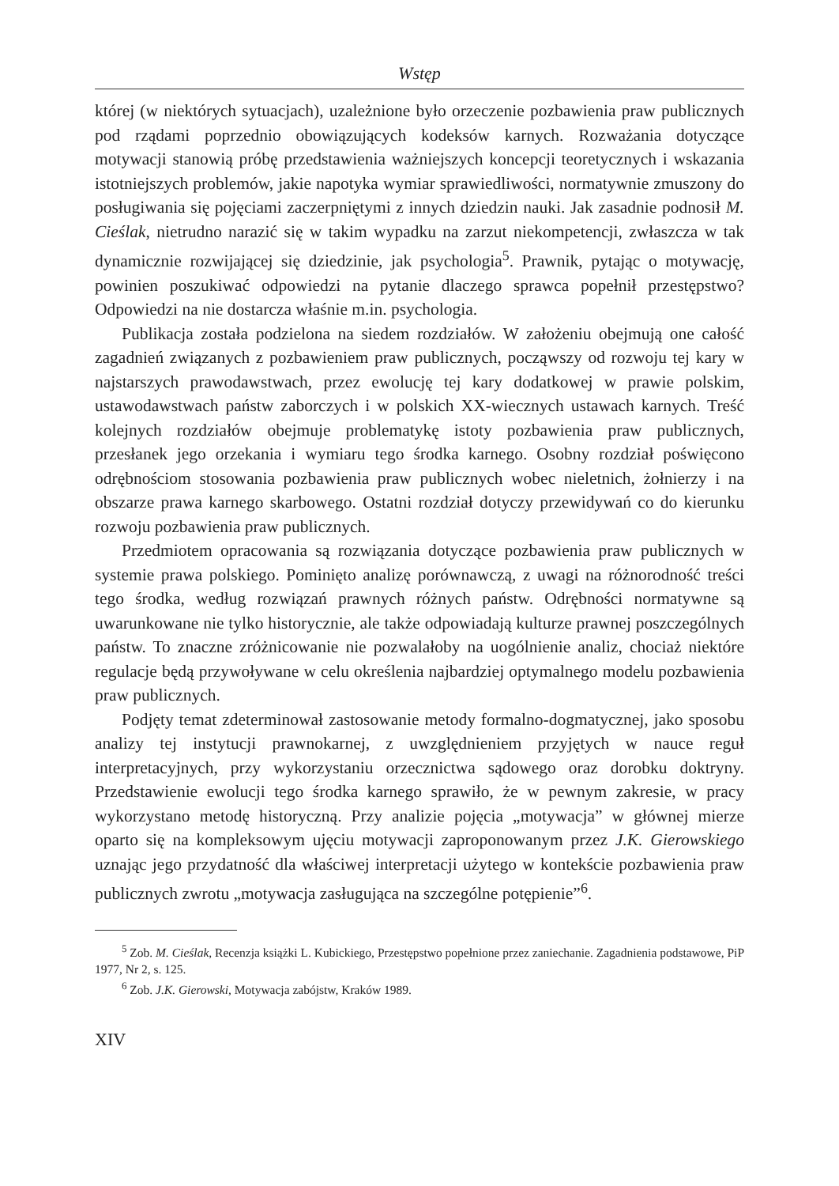Wstęp
której (w niektórych sytuacjach), uzależnione było orzeczenie pozbawienia praw publicznych pod rządami poprzednio obowiązujących kodeksów karnych. Rozważania dotyczące motywacji stanowią próbę przedstawienia ważniejszych koncepcji teoretycznych i wskazania istotniejszych problemów, jakie napotyka wymiar sprawiedliwości, normatywnie zmuszony do posługiwania się pojęciami zaczerpniętymi z innych dziedzin nauki. Jak zasadnie podnosił M. Cieślak, nietrudno narazić się w takim wypadku na zarzut niekompetencji, zwłaszcza w tak dynamicznie rozwijającej się dziedzinie, jak psychologia<sup>5</sup>. Prawnik, pytając o motywację, powinien poszukiwać odpowiedzi na pytanie dlaczego sprawca popełnił przestępstwo? Odpowiedzi na nie dostarcza właśnie m.in. psychologia.
Publikacja została podzielona na siedem rozdziałów. W założeniu obejmują one całość zagadnień związanych z pozbawieniem praw publicznych, począwszy od rozwoju tej kary w najstarszych prawodawstwach, przez ewolucję tej kary dodatkowej w prawie polskim, ustawodawstwach państw zaborczych i w polskich XX-wiecznych ustawach karnych. Treść kolejnych rozdziałów obejmuje problematykę istoty pozbawienia praw publicznych, przesłanek jego orzekania i wymiaru tego środka karnego. Osobny rozdział poświęcono odrębnościom stosowania pozbawienia praw publicznych wobec nieletnich, żołnierzy i na obszarze prawa karnego skarbowego. Ostatni rozdział dotyczy przewidywań co do kierunku rozwoju pozbawienia praw publicznych.
Przedmiotem opracowania są rozwiązania dotyczące pozbawienia praw publicznych w systemie prawa polskiego. Pominięto analizę porównawczą, z uwagi na różnorodność treści tego środka, według rozwiązań prawnych różnych państw. Odrębności normatywne są uwarunkowane nie tylko historycznie, ale także odpowiadają kulturze prawnej poszczególnych państw. To znaczne zróżnicowanie nie pozwalałoby na uogólnienie analiz, chociaż niektóre regulacje będą przywoływane w celu określenia najbardziej optymalnego modelu pozbawienia praw publicznych.
Podjęty temat zdeterminował zastosowanie metody formalno-dogmatycznej, jako sposobu analizy tej instytucji prawnokarnej, z uwzględnieniem przyjętych w nauce reguł interpretacyjnych, przy wykorzystaniu orzecznictwa sądowego oraz dorobku doktryny. Przedstawienie ewolucji tego środka karnego sprawiło, że w pewnym zakresie, w pracy wykorzystano metodę historyczną. Przy analizie pojęcia „motywacja” w głównej mierze oparto się na kompleksowym ujęciu motywacji zaproponowanym przez J.K. Gierowskiego uznając jego przydatność dla właściwej interpretacji użytego w kontekście pozbawienia praw publicznych zwrotu „motywacja zasługująca na szczególne potępienie”<sup>6</sup>.
<sup>5</sup> Zob. M. Cieślak, Recenzja książki L. Kubickiego, Przestępstwo popełnione przez zaniechanie. Zagadnienia podstawowe, PiP 1977, Nr 2, s. 125.
<sup>6</sup> Zob. J.K. Gierowski, Motywacja zabójstw, Kraków 1989.
XIV